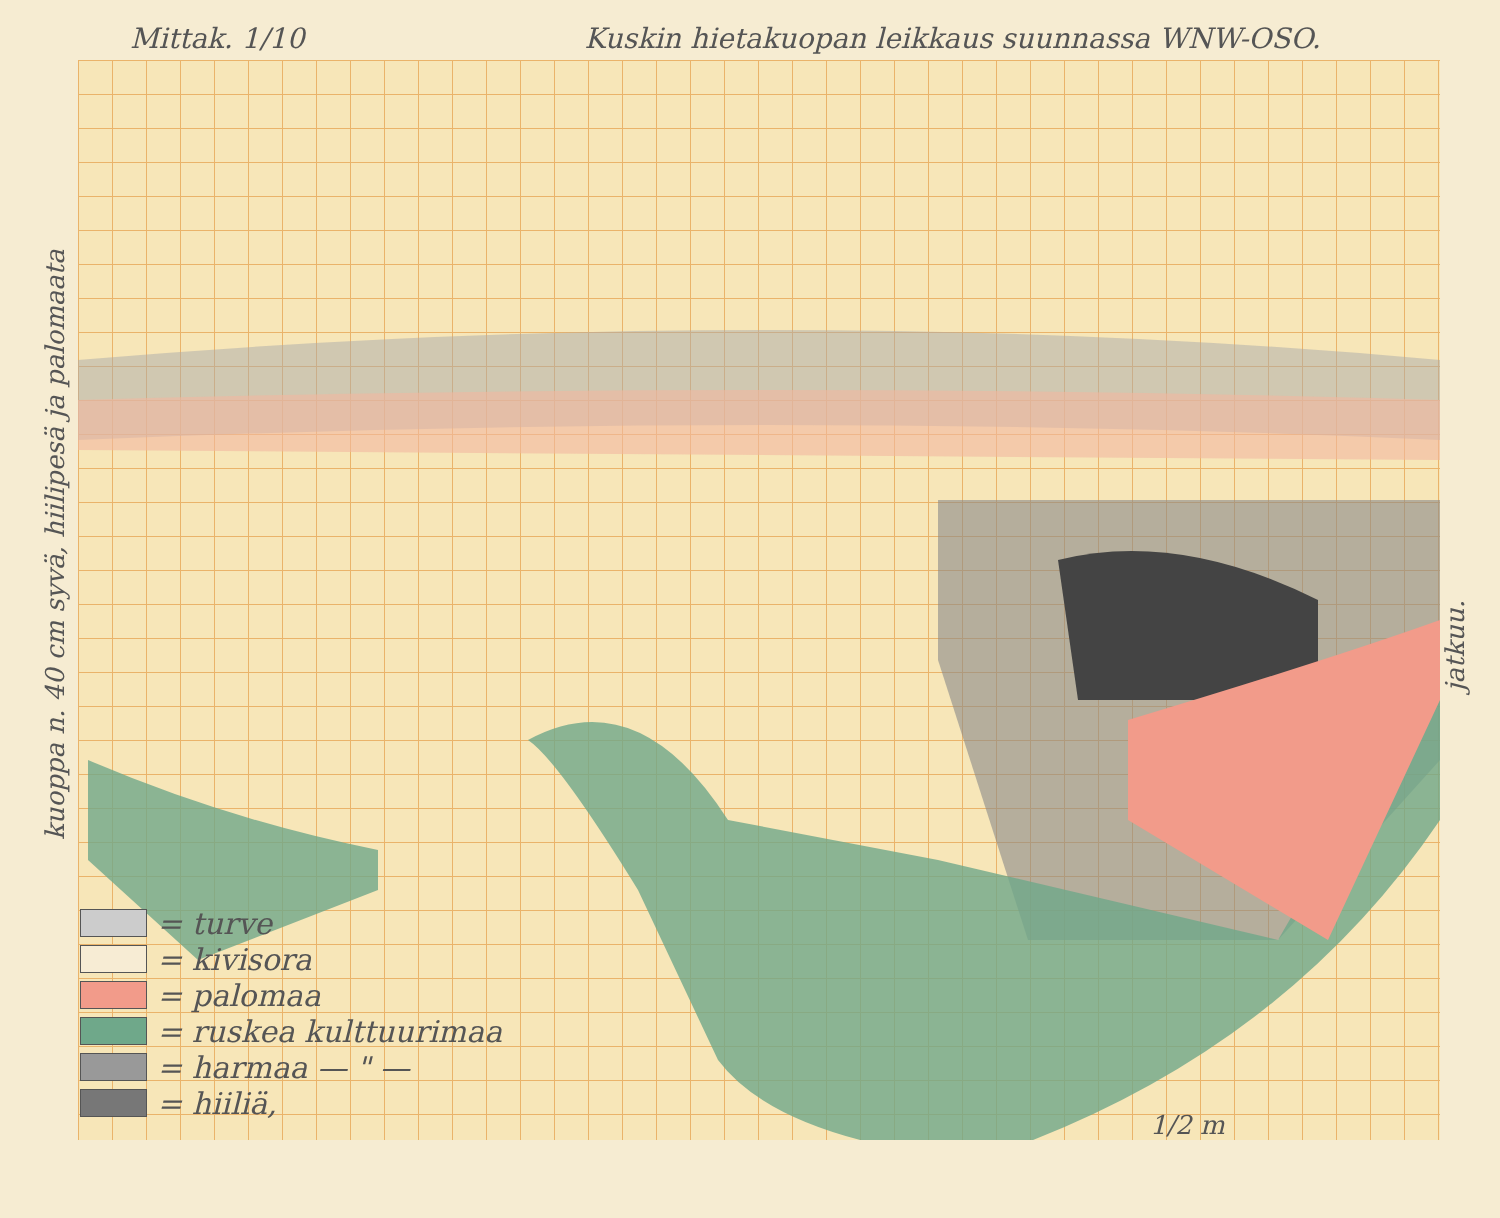Mittak. 1/10 Kuskin hietakuopan leikkaus suunnassa WNW-OSO.
kuoppa n. 40 cm syvä, hiilipesä ja palomaata
jatkuu.
= turve
= kivisora
= palomaa
= ruskea kulttuurimaa
= harmaa — " —
= hiiliä,
1/2 m